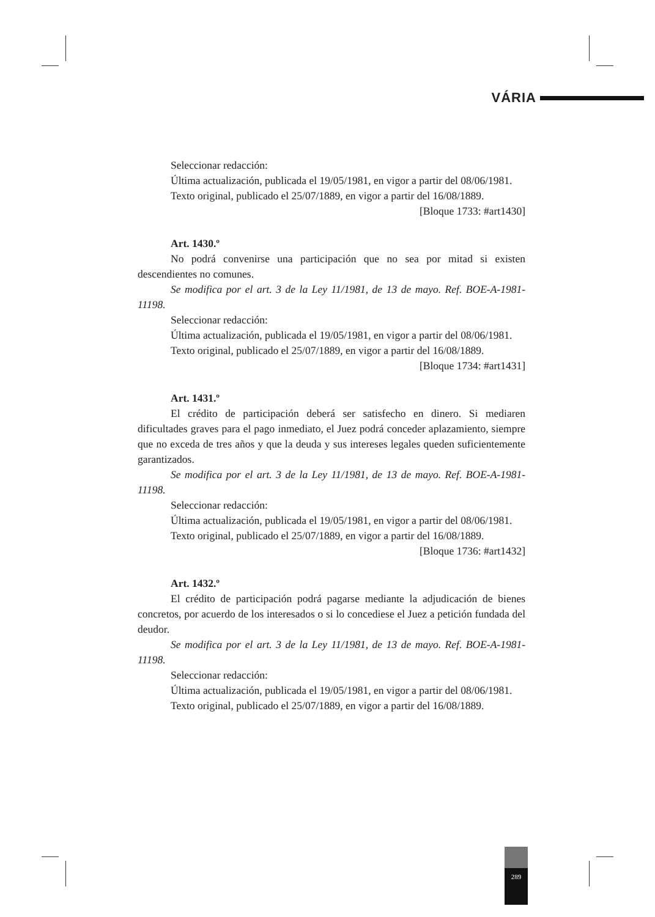VÁRIA
Seleccionar redacción:
Última actualización, publicada el 19/05/1981, en vigor a partir del 08/06/1981.
Texto original, publicado el 25/07/1889, en vigor a partir del 16/08/1889.
[Bloque 1733: #art1430]
Art. 1430.º
No podrá convenirse una participación que no sea por mitad si existen descendientes no comunes.
Se modifica por el art. 3 de la Ley 11/1981, de 13 de mayo. Ref. BOE-A-1981-11198.
Seleccionar redacción:
Última actualización, publicada el 19/05/1981, en vigor a partir del 08/06/1981.
Texto original, publicado el 25/07/1889, en vigor a partir del 16/08/1889.
[Bloque 1734: #art1431]
Art. 1431.º
El crédito de participación deberá ser satisfecho en dinero. Si mediaren dificultades graves para el pago inmediato, el Juez podrá conceder aplazamiento, siempre que no exceda de tres años y que la deuda y sus intereses legales queden suficientemente garantizados.
Se modifica por el art. 3 de la Ley 11/1981, de 13 de mayo. Ref. BOE-A-1981-11198.
Seleccionar redacción:
Última actualización, publicada el 19/05/1981, en vigor a partir del 08/06/1981.
Texto original, publicado el 25/07/1889, en vigor a partir del 16/08/1889.
[Bloque 1736: #art1432]
Art. 1432.º
El crédito de participación podrá pagarse mediante la adjudicación de bienes concretos, por acuerdo de los interesados o si lo concediese el Juez a petición fundada del deudor.
Se modifica por el art. 3 de la Ley 11/1981, de 13 de mayo. Ref. BOE-A-1981-11198.
Seleccionar redacción:
Última actualización, publicada el 19/05/1981, en vigor a partir del 08/06/1981.
Texto original, publicado el 25/07/1889, en vigor a partir del 16/08/1889.
289